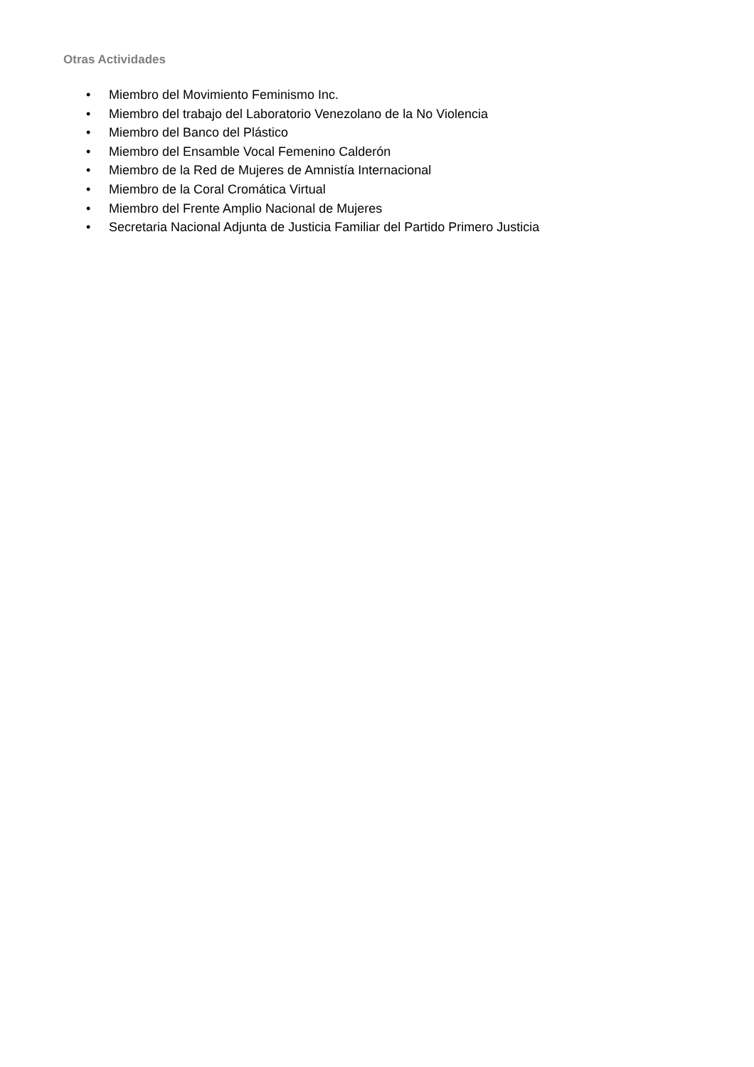Otras Actividades
• Miembro del Movimiento Feminismo Inc.
• Miembro del trabajo del Laboratorio Venezolano de la No Violencia
• Miembro del Banco del Plástico
• Miembro del Ensamble Vocal Femenino Calderón
• Miembro de la Red de Mujeres de Amnistía Internacional
• Miembro de la Coral Cromática Virtual
• Miembro del Frente Amplio Nacional de Mujeres
• Secretaria Nacional Adjunta de Justicia Familiar del Partido Primero Justicia